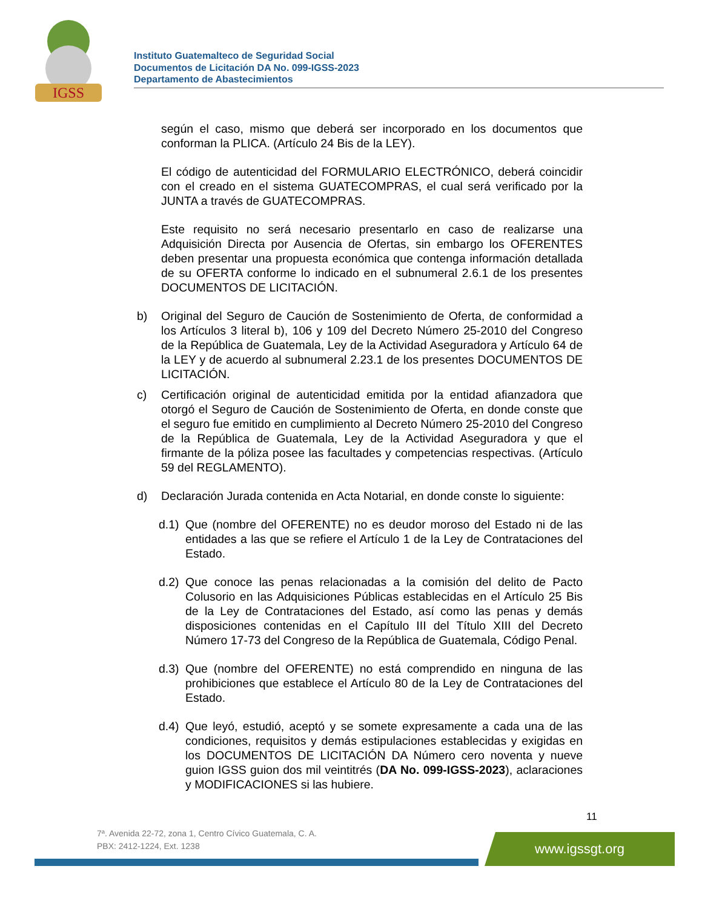IGSS
Instituto Guatemalteco de Seguridad Social
Documentos de Licitación DA No. 099-IGSS-2023
Departamento de Abastecimientos
según el caso, mismo que deberá ser incorporado en los documentos que conforman la PLICA. (Artículo 24 Bis de la LEY).
El código de autenticidad del FORMULARIO ELECTRÓNICO, deberá coincidir con el creado en el sistema GUATECOMPRAS, el cual será verificado por la JUNTA a través de GUATECOMPRAS.
Este requisito no será necesario presentarlo en caso de realizarse una Adquisición Directa por Ausencia de Ofertas, sin embargo los OFERENTES deben presentar una propuesta económica que contenga información detallada de su OFERTA conforme lo indicado en el subnumeral 2.6.1 de los presentes DOCUMENTOS DE LICITACIÓN.
b) Original del Seguro de Caución de Sostenimiento de Oferta, de conformidad a los Artículos 3 literal b), 106 y 109 del Decreto Número 25-2010 del Congreso de la República de Guatemala, Ley de la Actividad Aseguradora y Artículo 64 de la LEY y de acuerdo al subnumeral 2.23.1 de los presentes DOCUMENTOS DE LICITACIÓN.
c) Certificación original de autenticidad emitida por la entidad afianzadora que otorgó el Seguro de Caución de Sostenimiento de Oferta, en donde conste que el seguro fue emitido en cumplimiento al Decreto Número 25-2010 del Congreso de la República de Guatemala, Ley de la Actividad Aseguradora y que el firmante de la póliza posee las facultades y competencias respectivas. (Artículo 59 del REGLAMENTO).
d) Declaración Jurada contenida en Acta Notarial, en donde conste lo siguiente:
d.1) Que (nombre del OFERENTE) no es deudor moroso del Estado ni de las entidades a las que se refiere el Artículo 1 de la Ley de Contrataciones del Estado.
d.2) Que conoce las penas relacionadas a la comisión del delito de Pacto Colusorio en las Adquisiciones Públicas establecidas en el Artículo 25 Bis de la Ley de Contrataciones del Estado, así como las penas y demás disposiciones contenidas en el Capítulo III del Título XIII del Decreto Número 17-73 del Congreso de la República de Guatemala, Código Penal.
d.3) Que (nombre del OFERENTE) no está comprendido en ninguna de las prohibiciones que establece el Artículo 80 de la Ley de Contrataciones del Estado.
d.4) Que leyó, estudió, aceptó y se somete expresamente a cada una de las condiciones, requisitos y demás estipulaciones establecidas y exigidas en los DOCUMENTOS DE LICITACIÓN DA Número cero noventa y nueve guion IGSS guion dos mil veintitrés (DA No. 099-IGSS-2023), aclaraciones y MODIFICACIONES si las hubiere.
11
7ª. Avenida 22-72, zona 1, Centro Cívico Guatemala, C. A.
PBX: 2412-1224, Ext. 1238
www.igssgt.org